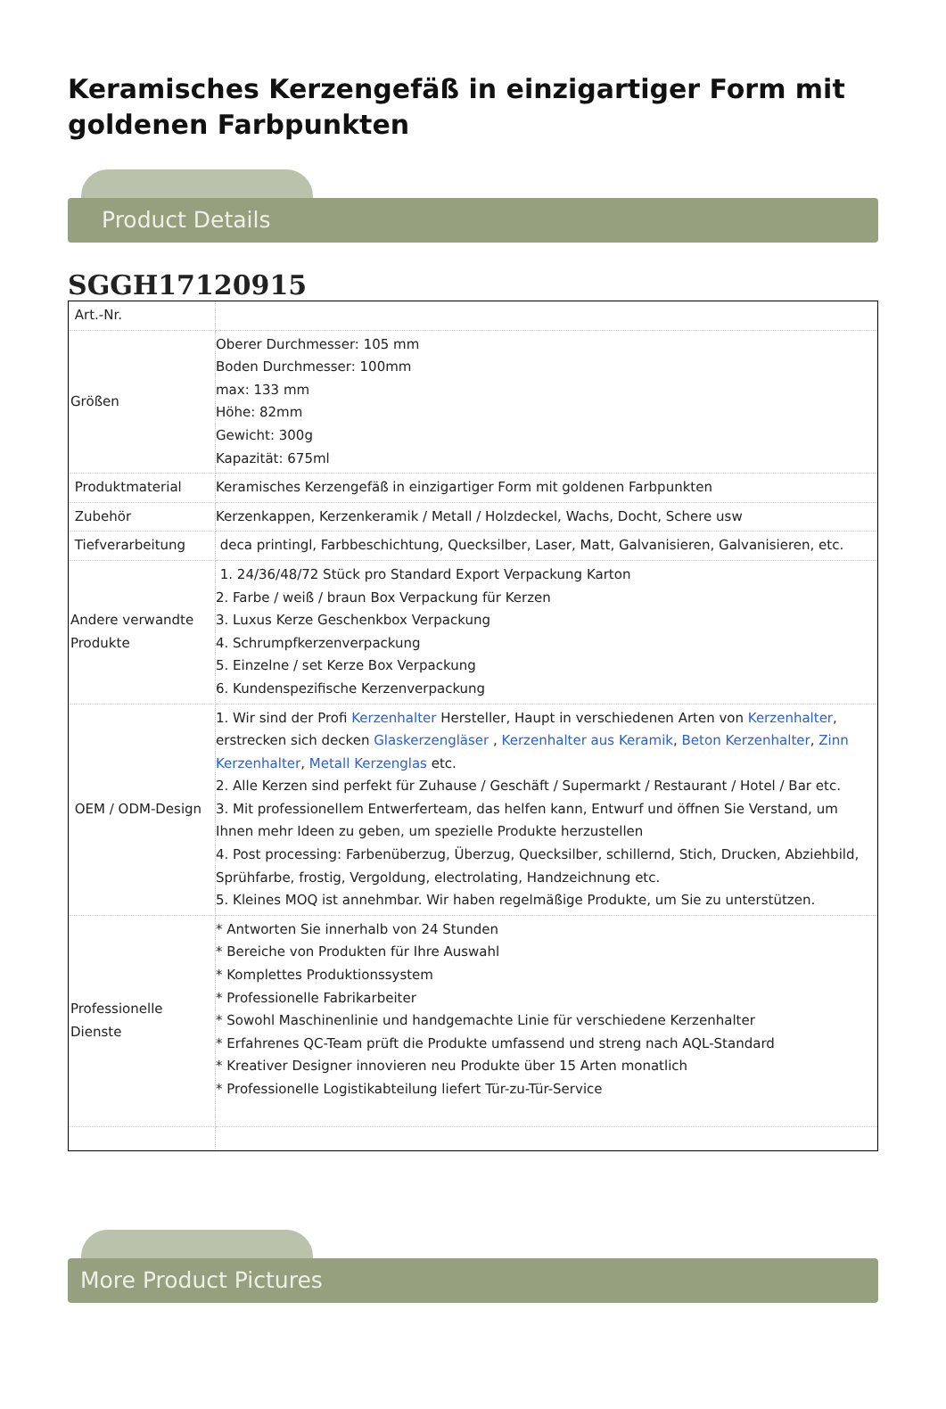Keramisches Kerzengefäß in einzigartiger Form mit goldenen Farbpunkten
Product Details
SGGH17120915
| Art.-Nr. | |
| Größen | Oberer Durchmesser: 105 mm Boden Durchmesser: 100mm max: 133 mm Höhe: 82mm Gewicht: 300g Kapazität: 675ml |
| Produktmaterial | Keramisches Kerzengefäß in einzigartiger Form mit goldenen Farbpunkten |
| Zubehör | Kerzenkappen, Kerzenkeramik / Metall / Holzdeckel, Wachs, Docht, Schere usw |
| Tiefverarbeitung | deca printingl, Farbbeschichtung, Quecksilber, Laser, Matt, Galvanisieren, Galvanisieren, etc. |
| Andere verwandte Produkte | 1. 24/36/48/72 Stück pro Standard Export Verpackung Karton 2. Farbe / weiß / braun Box Verpackung für Kerzen 3. Luxus Kerze Geschenkbox Verpackung 4. Schrumpfkerzenverpackung 5. Einzelne / set Kerze Box Verpackung 6. Kundenspezifische Kerzenverpackung |
| OEM / ODM-Design | 1. Wir sind der Profi Kerzenhalter Hersteller, Haupt in verschiedenen Arten von Kerzenhalter , erstrecken sich decken Glaskerzengläser , Kerzenhalter aus Keramik , Beton Kerzenhalter , Zinn Kerzenhalter , Metall Kerzenglas etc. 2. Alle Kerzen sind perfekt für Zuhause / Geschäft / Supermarkt / Restaurant / Hotel / Bar etc. 3. Mit professionellem Entwerferteam, das helfen kann, Entwurf und öffnen Sie Verstand, um Ihnen mehr Ideen zu geben, um spezielle Produkte herzustellen 4. Post processing: Farbenüberzug, Überzug, Quecksilber, schillernd, Stich, Drucken, Abziehbild, Sprühfarbe, frostig, Vergoldung, electrolating, Handzeichnung etc. 5. Kleines MOQ ist annehmbar. Wir haben regelmäßige Produkte, um Sie zu unterstützen. |
| Professionelle Dienste | * Antworten Sie innerhalb von 24 Stunden * Bereiche von Produkten für Ihre Auswahl * Komplettes Produktionssystem * Professionelle Fabrikarbeiter * Sowohl Maschinenlinie und handgemachte Linie für verschiedene Kerzenhalter * Erfahrenes QC-Team prüft die Produkte umfassend und streng nach AQL-Standard * Kreativer Designer innovieren neu Produkte über 15 Arten monatlich * Professionelle Logistikabteilung liefert Tür-zu-Tür-Service |
More Product Pictures